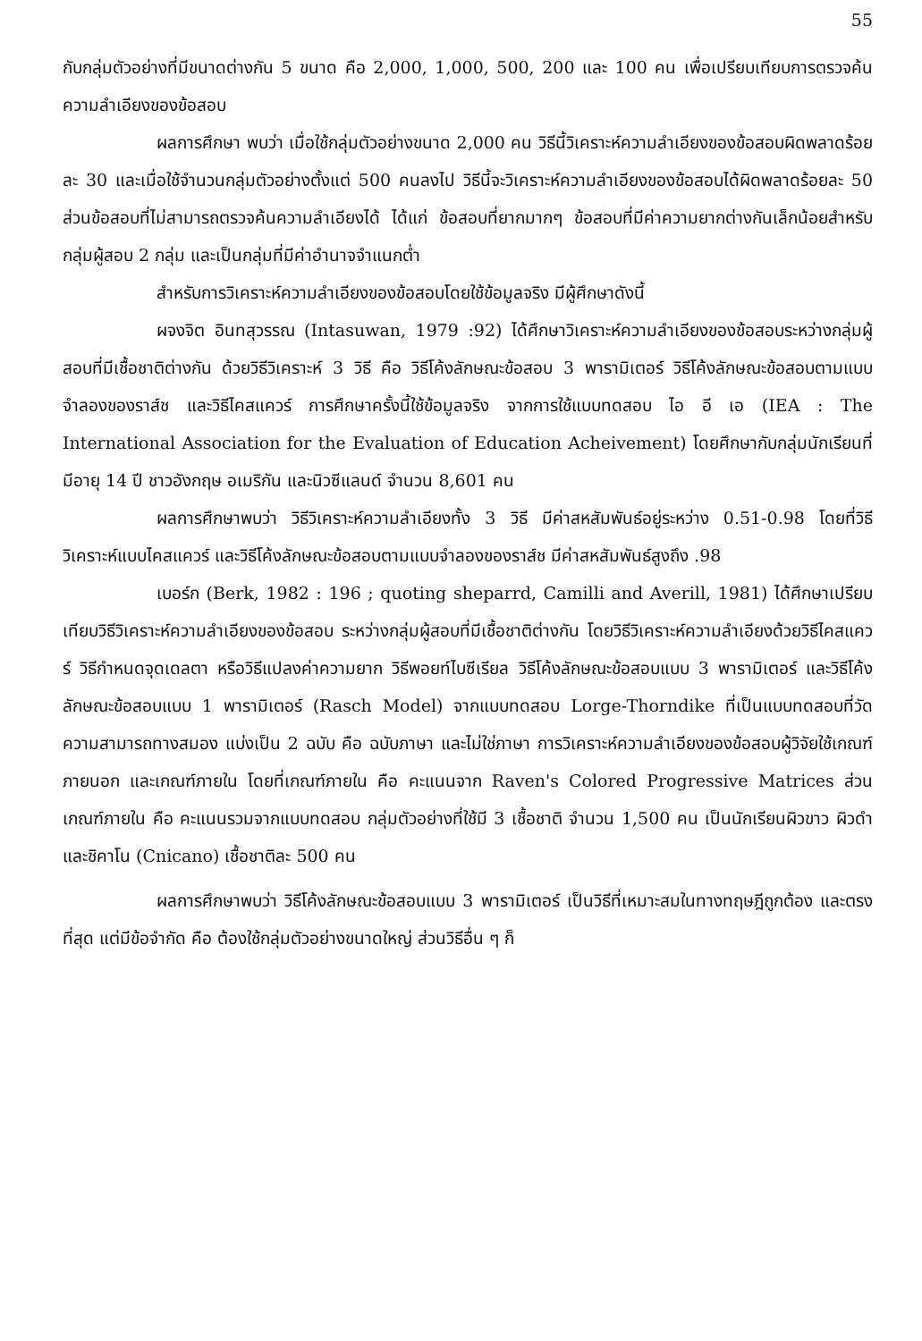55
กับกลุ่มตัวอย่างที่มีขนาดต่างกัน 5 ขนาด คือ 2,000, 1,000, 500, 200 และ 100 คน เพื่อเปรียบเทียบการตรวจค้นความลำเอียงของข้อสอบ
ผลการศึกษา พบว่า เมื่อใช้กลุ่มตัวอย่างขนาด 2,000 คน วิธีนี้วิเคราะห์ความลำเอียงของข้อสอบผิดพลาดร้อยละ 30 และเมื่อใช้จำนวนกลุ่มตัวอย่างตั้งแต่ 500 คนลงไป วิธีนี้จะวิเคราะห์ความลำเอียงของข้อสอบได้ผิดพลาดร้อยละ 50 ส่วนข้อสอบที่ไม่สามารถตรวจค้นความลำเอียงได้ ได้แก่ ข้อสอบที่ยากมากๆ ข้อสอบที่มีค่าความยากต่างกันเล็กน้อยสำหรับกลุ่มผู้สอบ 2 กลุ่ม และเป็นกลุ่มที่มีค่าอำนาจจำแนกต่ำ
สำหรับการวิเคราะห์ความลำเอียงของข้อสอบโดยใช้ข้อมูลจริง มีผู้ศึกษาดังนี้
ผจงจิต อินทสุวรรณ (Intasuwan, 1979 :92) ได้ศึกษาวิเคราะห์ความลำเอียงของข้อสอบระหว่างกลุ่มผู้สอบที่มีเชื้อชาติต่างกัน ด้วยวิธีวิเคราะห์ 3 วิธี คือ วิธีโค้งลักษณะข้อสอบ 3 พารามิเตอร์ วิธีโค้งลักษณะข้อสอบตามแบบจำลองของราส์ช และวิธีไคสแควร์ การศึกษาครั้งนี้ใช้ข้อมูลจริง จากการใช้แบบทดสอบ ไอ อี เอ (IEA : The International Association for the Evaluation of Education Acheivement) โดยศึกษากับกลุ่มนักเรียนที่มีอายุ 14 ปี ชาวอังกฤษ อเมริกัน และนิวซีแลนด์ จำนวน 8,601 คน
ผลการศึกษาพบว่า วิธีวิเคราะห์ความลำเอียงทั้ง 3 วิธี มีค่าสหสัมพันธ์อยู่ระหว่าง 0.51-0.98 โดยที่วิธีวิเคราะห์แบบไคสแควร์ และวิธีโค้งลักษณะข้อสอบตามแบบจำลองของราส์ช มีค่าสหสัมพันธ์สูงถึง .98
เบอร์ก (Berk, 1982 : 196 ; quoting sheparrd, Camilli and Averill, 1981) ได้ศึกษาเปรียบเทียบวิธีวิเคราะห์ความลำเอียงของข้อสอบ ระหว่างกลุ่มผู้สอบที่มีเชื้อชาติต่างกัน โดยวิธีวิเคราะห์ความลำเอียงด้วยวิธีไคสแควร์ วิธีกำหนดจุดเดลตา หรือวิธีแปลงค่าความยาก วิธีพอยท์ไบซีเรียล วิธีโค้งลักษณะข้อสอบแบบ 3 พารามิเตอร์ และวิธีโค้งลักษณะข้อสอบแบบ 1 พารามิเตอร์ (Rasch Model) จากแบบทดสอบ Lorge-Thorndike ที่เป็นแบบทดสอบที่วัดความสามารถทางสมอง แบ่งเป็น 2 ฉบับ คือ ฉบับภาษา และไม่ใช่ภาษา การวิเคราะห์ความลำเอียงของข้อสอบผู้วิจัยใช้เกณฑ์ภายนอก และเกณฑ์ภายใน โดยที่เกณฑ์ภายใน คือ คะแนนจาก Raven's Colored Progressive Matrices ส่วนเกณฑ์ภายใน คือ คะแนนรวมจากแบบทดสอบ กลุ่มตัวอย่างที่ใช้มี 3 เชื้อชาติ จำนวน 1,500 คน เป็นนักเรียนผิวขาว ผิวดำ และชิคาโน (Cnicano) เชื้อชาติละ 500 คน
ผลการศึกษาพบว่า วิธีโค้งลักษณะข้อสอบแบบ 3 พารามิเตอร์ เป็นวิธีที่เหมาะสมในทางทฤษฎีถูกต้อง และตรงที่สุด แต่มีข้อจำกัด คือ ต้องใช้กลุ่มตัวอย่างขนาดใหญ่ ส่วนวิธีอื่น ๆ ก็